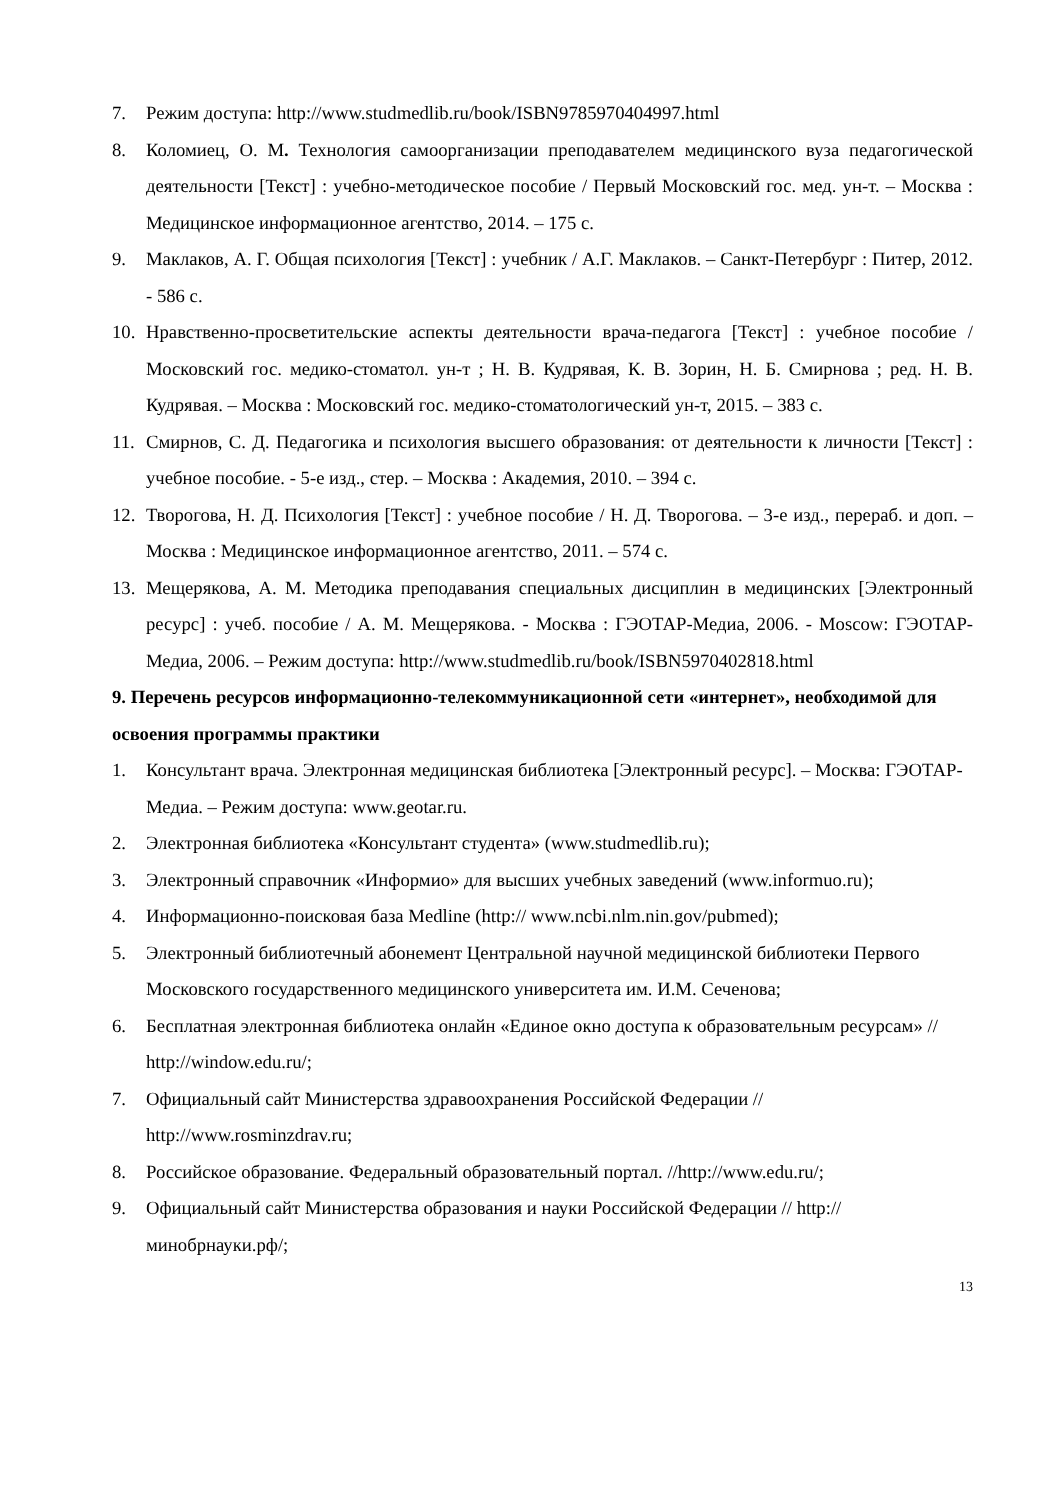7. Режим доступа: http://www.studmedlib.ru/book/ISBN9785970404997.html
8. Коломиец, О. М. Технология самоорганизации преподавателем медицинского вуза педагогической деятельности [Текст] : учебно-методическое пособие / Первый Московский гос. мед. ун-т. – Москва : Медицинское информационное агентство, 2014. – 175 с.
9. Маклаков, А. Г. Общая психология [Текст] : учебник / А.Г. Маклаков. – Санкт-Петербург : Питер, 2012. - 586 с.
10. Нравственно-просветительские аспекты деятельности врача-педагога [Текст] : учебное пособие / Московский гос. медико-стоматол. ун-т ; Н. В. Кудрявая, К. В. Зорин, Н. Б. Смирнова ; ред. Н. В. Кудрявая. – Москва : Московский гос. медико-стоматологический ун-т, 2015. – 383 с.
11. Смирнов, С. Д. Педагогика и психология высшего образования: от деятельности к личности [Текст] : учебное пособие. - 5-е изд., стер. – Москва : Академия, 2010. – 394 с.
12. Творогова, Н. Д. Психология [Текст] : учебное пособие / Н. Д. Творогова. – 3-е изд., перераб. и доп. – Москва : Медицинское информационное агентство, 2011. – 574 с.
13. Мещерякова, А. М. Методика преподавания специальных дисциплин в медицинских [Электронный ресурс] : учеб. пособие / А. М. Мещерякова. - Москва : ГЭОТАР-Медиа, 2006. - Moscow: ГЭОТАР-Медиа, 2006. – Режим доступа: http://www.studmedlib.ru/book/ISBN5970402818.html
9. Перечень ресурсов информационно-телекоммуникационной сети «интернет», необходимой для освоения программы практики
1. Консультант врача. Электронная медицинская библиотека [Электронный ресурс]. – Москва: ГЭОТАР-Медиа. – Режим доступа: www.geotar.ru.
2. Электронная библиотека «Консультант студента» (www.studmedlib.ru);
3. Электронный справочник «Информио» для высших учебных заведений (www.informuo.ru);
4. Информационно-поисковая база Medline (http:// www.ncbi.nlm.nin.gov/pubmed);
5. Электронный библиотечный абонемент Центральной научной медицинской библиотеки Первого Московского государственного медицинского университета им. И.М. Сеченова;
6. Бесплатная электронная библиотека онлайн «Единое окно доступа к образовательным ресурсам» // http://window.edu.ru/;
7. Официальный сайт Министерства здравоохранения Российской Федерации // http://www.rosminzdrav.ru;
8. Российское образование. Федеральный образовательный портал. //http://www.edu.ru/;
9. Официальный сайт Министерства образования и науки Российской Федерации // http://минобрнауки.рф/;
13